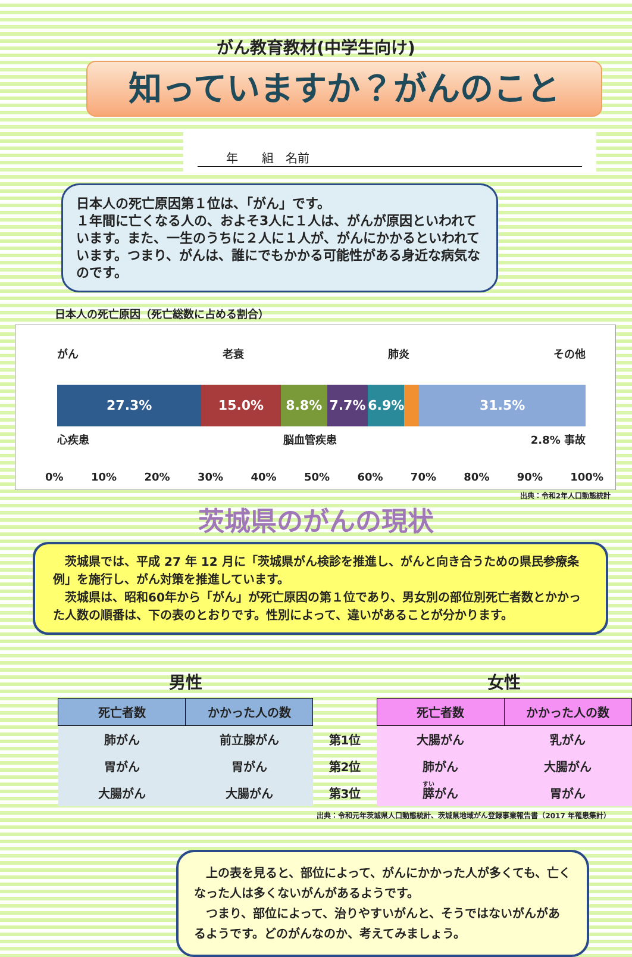がん教育教材(中学生向け)
知っていますか？がんのこと
年　　組　名前
日本人の死亡原因第１位は、「がん」です。
１年間に亡くなる人の、およそ3人に１人は、がんが原因といわれています。また、一生のうちに２人に１人が、がんにかかるといわれています。つまり、がんは、誰にでもかかる可能性がある身近な病気なのです。
日本人の死亡原因（死亡総数に占める割合）
がん 老衰 肺炎 その他
27.3% 15.0% 8.8% 7.7% 6.9% 31.5%
心疾患 脳血管疾患 2.8% 事故
0% 10% 20% 30% 40% 50% 60% 70% 80% 90% 100%
出典：令和2年人口動態統計
茨城県のがんの現状
　茨城県では、平成 27 年 12 月に「茨城県がん検診を推進し、がんと向き合うための県民参療条例」を施行し、がん対策を推進しています。
　茨城県は、昭和60年から「がん」が死亡原因の第１位であり、男女別の部位別死亡者数とかかった人数の順番は、下の表のとおりです。性別によって、違いがあることが分かります。
| 男性 | | | 女性 | |
| --- | --- | --- | --- | --- |
| 死亡者数 | かかった人の数 | | 死亡者数 | かかった人の数 |
| 肺がん | 前立腺がん | 第1位 | 大腸がん | 乳がん |
| 胃がん | 胃がん | 第2位 | 肺がん | 大腸がん |
| 大腸がん | 大腸がん | 第3位 | 膵 がん | 胃がん |
出典：令和元年茨城県人口動態統計、茨城県地域がん登録事業報告書（2017 年罹患集計）
　上の表を見ると、部位によって、がんにかかった人が多くても、亡くなった人は多くないがんがあるようです。
　つまり、部位によって、治りやすいがんと、そうではないがんがあるようです。どのがんなのか、考えてみましょう。